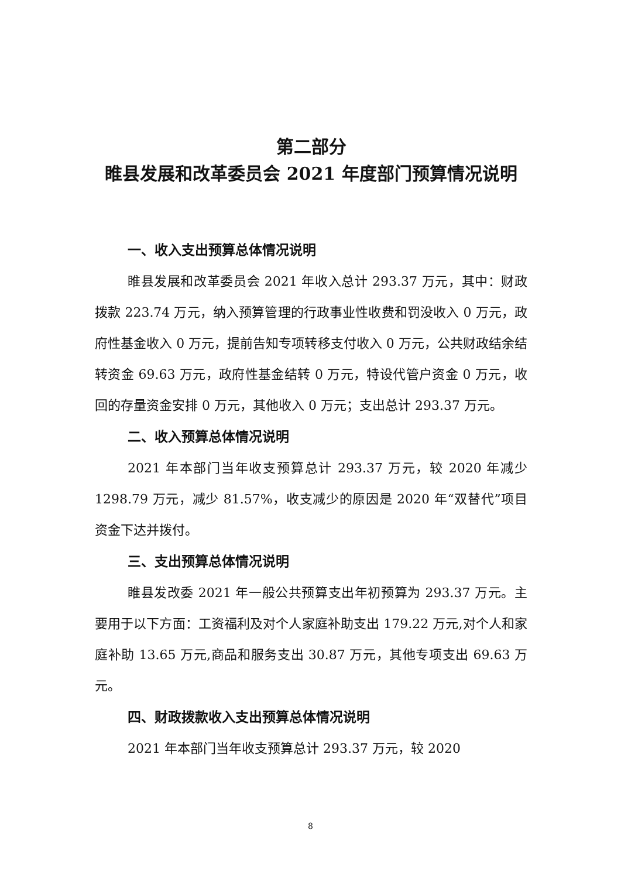第二部分
睢县发展和改革委员会 2021 年度部门预算情况说明
一、收入支出预算总体情况说明
睢县发展和改革委员会 2021 年收入总计 293.37 万元，其中：财政拨款 223.74 万元，纳入预算管理的行政事业性收费和罚没收入 0 万元，政府性基金收入 0 万元，提前告知专项转移支付收入 0 万元，公共财政结余结转资金 69.63 万元，政府性基金结转 0 万元，特设代管户资金 0 万元，收回的存量资金安排 0 万元，其他收入 0 万元；支出总计 293.37 万元。
二、收入预算总体情况说明
2021 年本部门当年收支预算总计 293.37 万元，较 2020 年减少 1298.79 万元，减少 81.57%，收支减少的原因是 2020 年“双替代”项目资金下达并拨付。
三、支出预算总体情况说明
睢县发改委 2021 年一般公共预算支出年初预算为 293.37 万元。主要用于以下方面：工资福利及对个人家庭补助支出 179.22 万元,对个人和家庭补助 13.65 万元,商品和服务支出 30.87 万元，其他专项支出 69.63 万元。
四、财政拨款收入支出预算总体情况说明
2021 年本部门当年收支预算总计 293.37 万元，较 2020
8